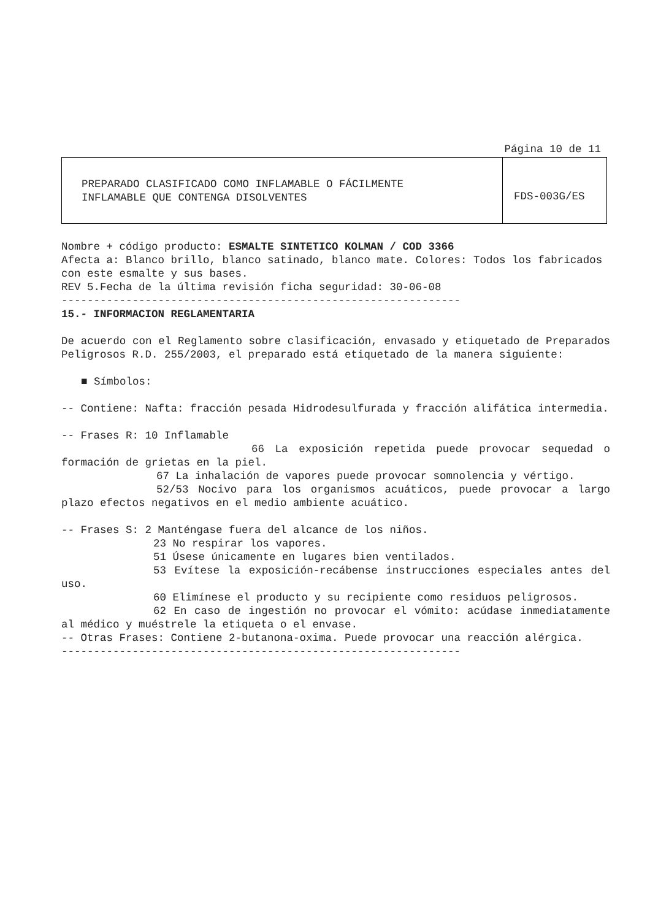Página 10 de 11
| PREPARADO CLASIFICADO COMO INFLAMABLE O FÁCILMENTE INFLAMABLE QUE CONTENGA DISOLVENTES | FDS-003G/ES |
Nombre + código producto: ESMALTE SINTETICO KOLMAN / COD 3366
Afecta a: Blanco brillo, blanco satinado, blanco mate. Colores: Todos los fabricados con este esmalte y sus bases.
REV 5.Fecha de la última revisión ficha seguridad: 30-06-08
--------------------------------------------------------------
15.- INFORMACION REGLAMENTARIA
De acuerdo con el Reglamento sobre clasificación, envasado y etiquetado de Preparados Peligrosos R.D. 255/2003, el preparado está etiquetado de la manera siguiente:
■ Símbolos:
-- Contiene: Nafta: fracción pesada Hidrodesulfurada y fracción alifática intermedia.
-- Frases R: 10 Inflamable
66 La exposición repetida puede provocar sequedad o formación de grietas en la piel.
67 La inhalación de vapores puede provocar somnolencia y vértigo.
52/53 Nocivo para los organismos acuáticos, puede provocar a largo plazo efectos negativos en el medio ambiente acuático.
-- Frases S: 2 Manténgase fuera del alcance de los niños.
23 No respirar los vapores.
51 Úsese únicamente en lugares bien ventilados.
53 Evítese la exposición-recábense instrucciones especiales antes del uso.
60 Elimínese el producto y su recipiente como residuos peligrosos.
62 En caso de ingestión no provocar el vómito: acúdase inmediatamente al médico y muéstrele la etiqueta o el envase.
-- Otras Frases: Contiene 2-butanona-oxima. Puede provocar una reacción alérgica.
--------------------------------------------------------------